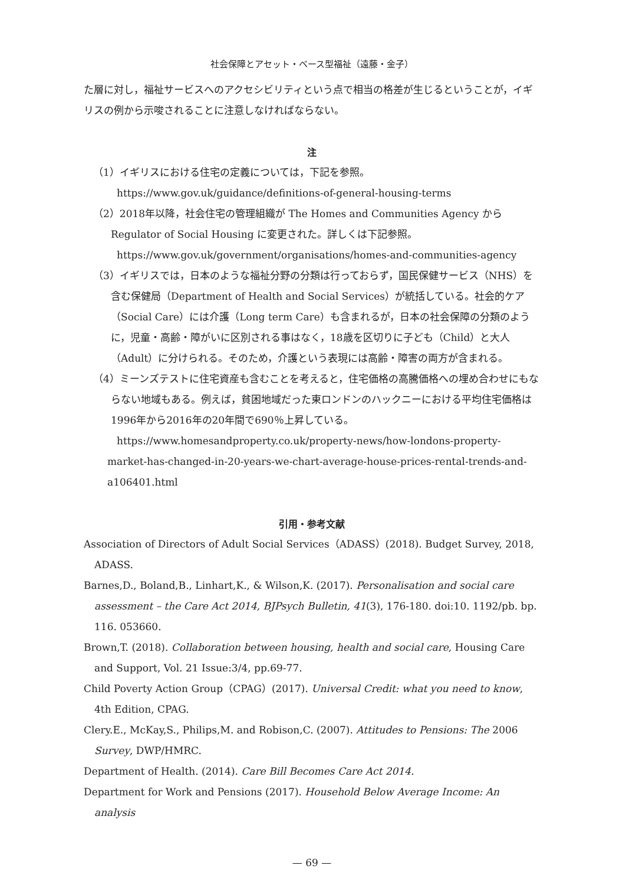社会保障とアセット・ベース型福祉（遠藤・金子）
た層に対し，福祉サービスへのアクセシビリティという点で相当の格差が生じるということが，イギリスの例から示唆されることに注意しなければならない。
注
（1）イギリスにおける住宅の定義については，下記を参照。
https://www.gov.uk/guidance/definitions-of-general-housing-terms
（2）2018年以降，社会住宅の管理組織が The Homes and Communities Agency から Regulator of Social Housing に変更された。詳しくは下記参照。
https://www.gov.uk/government/organisations/homes-and-communities-agency
（3）イギリスでは，日本のような福祉分野の分類は行っておらず，国民保健サービス（NHS）を含む保健局（Department of Health and Social Services）が統括している。社会的ケア（Social Care）には介護（Long term Care）も含まれるが，日本の社会保障の分類のように，児童・高齢・障がいに区別される事はなく，18歳を区切りに子ども（Child）と大人（Adult）に分けられる。そのため，介護という表現には高齢・障害の両方が含まれる。
（4）ミーンズテストに住宅資産も含むことを考えると，住宅価格の高騰価格への埋め合わせにもならない地域もある。例えば，貧困地域だった東ロンドンのハックニーにおける平均住宅価格は1996年から2016年の20年間で690％上昇している。
https://www.homesandproperty.co.uk/property-news/how-londons-property-market-has-changed-in-20-years-we-chart-average-house-prices-rental-trends-and-a106401.html
引用・参考文献
Association of Directors of Adult Social Services（ADASS）(2018). Budget Survey, 2018, ADASS.
Barnes,D., Boland,B., Linhart,K., & Wilson,K. (2017). Personalisation and social care assessment – the Care Act 2014, BJPsych Bulletin, 41(3), 176-180. doi:10. 1192/pb. bp. 116. 053660.
Brown,T. (2018). Collaboration between housing, health and social care, Housing Care and Support, Vol. 21 Issue:3/4, pp.69-77.
Child Poverty Action Group（CPAG）(2017). Universal Credit: what you need to know, 4th Edition, CPAG.
Clery.E., McKay,S., Philips,M. and Robison,C. (2007). Attitudes to Pensions: The 2006 Survey, DWP/HMRC.
Department of Health. (2014). Care Bill Becomes Care Act 2014.
Department for Work and Pensions (2017). Household Below Average Income: An analysis
— 69 —